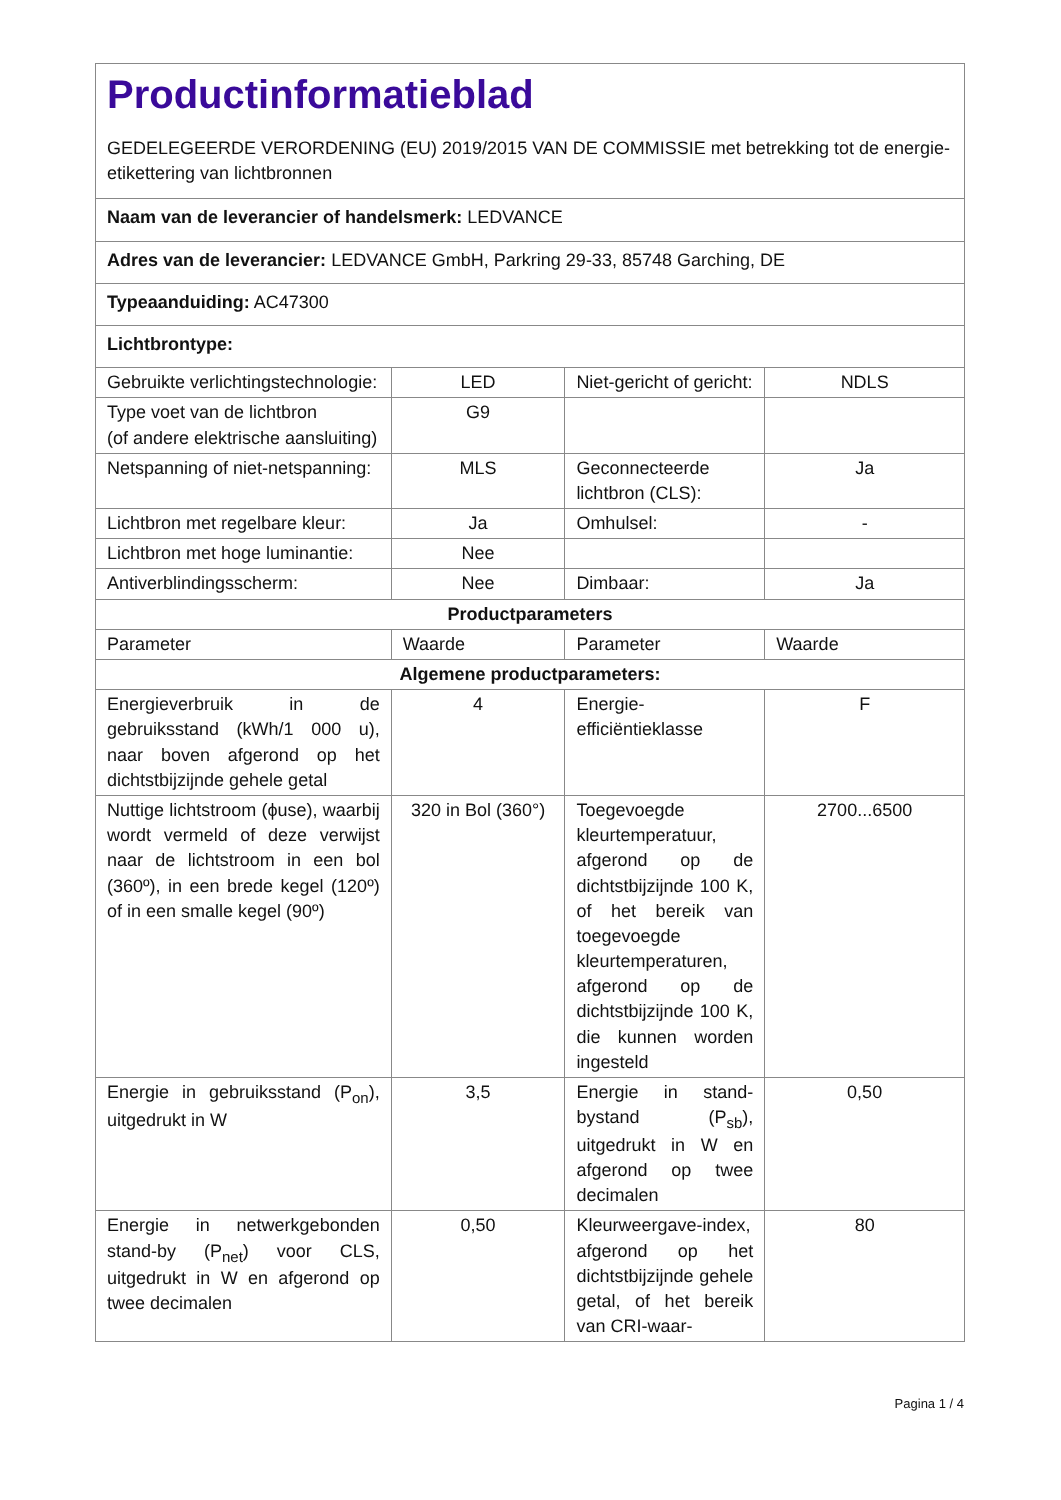| Productinformatieblad GEDELEGEERDE VERORDENING (EU) 2019/2015 VAN DE COMMISSIE met betrekking tot de energie-etikettering van lichtbronnen | | | |
| Naam van de leverancier of handelsmerk: LEDVANCE | | | |
| Adres van de leverancier: LEDVANCE GmbH, Parkring 29-33, 85748 Garching, DE | | | |
| Typeaanduiding: AC47300 | | | |
| Lichtbrontype: | | | |
| Gebruikte verlichtingstechnologie: | LED | Niet-gericht of gericht: | NDLS |
| Type voet van de lichtbron (of andere elektrische aansluiting) | G9 | | |
| Netspanning of niet-netspanning: | MLS | Geconnecteerde lichtbron (CLS): | Ja |
| Lichtbron met regelbare kleur: | Ja | Omhulsel: | - |
| Lichtbron met hoge luminantie: | Nee | | |
| Antiverblindingsscherm: | Nee | Dimbaar: | Ja |
| Productparameters | | | |
| Parameter | Waarde | Parameter | Waarde |
| Algemene productparameters: | | | |
| Energieverbruik in de gebruiksstand (kWh/1 000 u), naar boven afgerond op het dichtstbijzijnde gehele getal | 4 | Energie-efficiëntieklasse | F |
| Nuttige lichtstroom (ϕuse), waarbij wordt vermeld of deze verwijst naar de lichtstroom in een bol (360º), in een brede kegel (120º) of in een smalle kegel (90º) | 320 in Bol (360°) | Toegevoegde kleurtemperatuur, afgerond op de dichtstbijzijnde 100 K, of het bereik van toegevoegde kleurtemperaturen, afgerond op de dichtstbijzijnde 100 K, die kunnen worden ingesteld | 2700...6500 |
| Energie in gebruiksstand (P<sub>on</sub>), uitgedrukt in W | 3,5 | Energie in stand-bystand (P<sub>sb</sub>), uitgedrukt in W en afgerond op twee decimalen | 0,50 |
| Energie in netwerkgebonden stand-by (P<sub>net</sub>) voor CLS, uitgedrukt in W en afgerond op twee decimalen | 0,50 | Kleurweergave-index, afgerond op het dichtstbijzijnde gehele getal, of het bereik van CRI-waar- | 80 |
Pagina 1 / 4